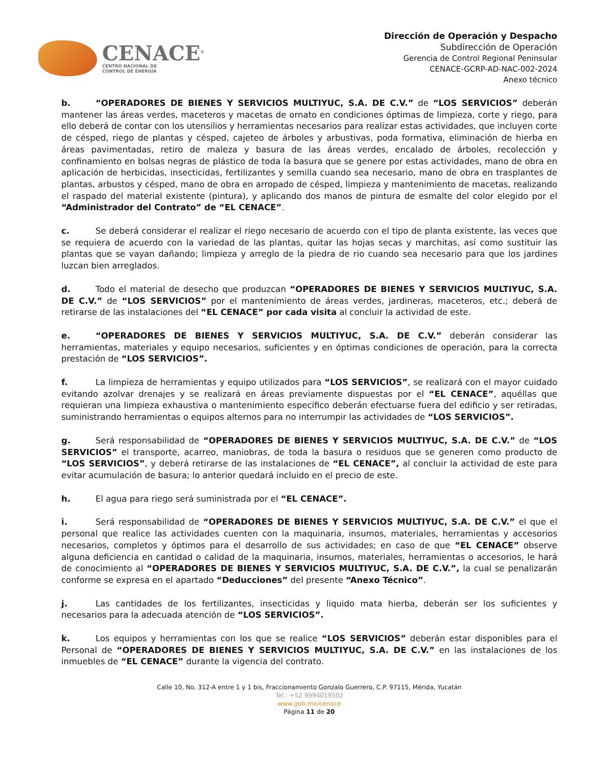CENACE<sup>®</sup>
CENTRO NACIONAL DE
CONTROL DE ENERGÍA
Dirección de Operación y Despacho
Subdirección de Operación
Gerencia de Control Regional Peninsular
CENACE-GCRP-AD-NAC-002-2024
Anexo técnico
b. “OPERADORES DE BIENES Y SERVICIOS MULTIYUC, S.A. DE C.V.” de “LOS SERVICIOS” deberán mantener las áreas verdes, maceteros y macetas de ornato en condiciones óptimas de limpieza, corte y riego, para ello deberá de contar con los utensilios y herramientas necesarios para realizar estas actividades, que incluyen corte de césped, riego de plantas y césped, cajeteo de árboles y arbustivas, poda formativa, eliminación de hierba en áreas pavimentadas, retiro de maleza y basura de las áreas verdes, encalado de árboles, recolección y confinamiento en bolsas negras de plástico de toda la basura que se genere por estas actividades, mano de obra en aplicación de herbicidas, insecticidas, fertilizantes y semilla cuando sea necesario, mano de obra en trasplantes de plantas, arbustos y césped, mano de obra en arropado de césped, limpieza y mantenimiento de macetas, realizando el raspado del material existente (pintura), y aplicando dos manos de pintura de esmalte del color elegido por el “Administrador del Contrato” de “EL CENACE”.
c. Se deberá considerar el realizar el riego necesario de acuerdo con el tipo de planta existente, las veces que se requiera de acuerdo con la variedad de las plantas, quitar las hojas secas y marchitas, así como sustituir las plantas que se vayan dañando; limpieza y arreglo de la piedra de rio cuando sea necesario para que los jardines luzcan bien arreglados.
d. Todo el material de desecho que produzcan “OPERADORES DE BIENES Y SERVICIOS MULTIYUC, S.A. DE C.V.” de “LOS SERVICIOS” por el mantenimiento de áreas verdes, jardineras, maceteros, etc.; deberá de retirarse de las instalaciones del “EL CENACE” por cada visita al concluir la actividad de este.
e. “OPERADORES DE BIENES Y SERVICIOS MULTIYUC, S.A. DE C.V.” deberán considerar las herramientas, materiales y equipo necesarios, suficientes y en óptimas condiciones de operación, para la correcta prestación de “LOS SERVICIOS”.
f. La limpieza de herramientas y equipo utilizados para “LOS SERVICIOS”, se realizará con el mayor cuidado evitando azolvar drenajes y se realizará en áreas previamente dispuestas por el “EL CENACE”, aquéllas que requieran una limpieza exhaustiva o mantenimiento específico deberán efectuarse fuera del edificio y ser retiradas, suministrando herramientas o equipos alternos para no interrumpir las actividades de “LOS SERVICIOS”.
g. Será responsabilidad de “OPERADORES DE BIENES Y SERVICIOS MULTIYUC, S.A. DE C.V.” de “LOS SERVICIOS” el transporte, acarreo, maniobras, de toda la basura o residuos que se generen como producto de “LOS SERVICIOS”, y deberá retirarse de las instalaciones de “EL CENACE”, al concluir la actividad de este para evitar acumulación de basura; lo anterior quedará incluido en el precio de este.
h. El agua para riego será suministrada por el “EL CENACE”.
i. Será responsabilidad de “OPERADORES DE BIENES Y SERVICIOS MULTIYUC, S.A. DE C.V.” el que el personal que realice las actividades cuenten con la maquinaria, insumos, materiales, herramientas y accesorios necesarios, completos y óptimos para el desarrollo de sus actividades; en caso de que “EL CENACE” observe alguna deficiencia en cantidad o calidad de la maquinaria, insumos, materiales, herramientas o accesorios, le hará de conocimiento al “OPERADORES DE BIENES Y SERVICIOS MULTIYUC, S.A. DE C.V.”, la cual se penalizarán conforme se expresa en el apartado “Deducciones” del presente “Anexo Técnico”.
j. Las cantidades de los fertilizantes, insecticidas y liquido mata hierba, deberán ser los suficientes y necesarios para la adecuada atención de “LOS SERVICIOS”.
k. Los equipos y herramientas con los que se realice “LOS SERVICIOS” deberán estar disponibles para el Personal de “OPERADORES DE BIENES Y SERVICIOS MULTIYUC, S.A. DE C.V.” en las instalaciones de los inmuebles de “EL CENACE” durante la vigencia del contrato.
Calle 10, No. 312-A entre 1 y 1 bis, Fraccionamiento Gonzalo Guerrero, C.P. 97115, Mérida, Yucatán
Tel.: +52 9994019502
www.gob.mx/cenace
Página 11 de 20